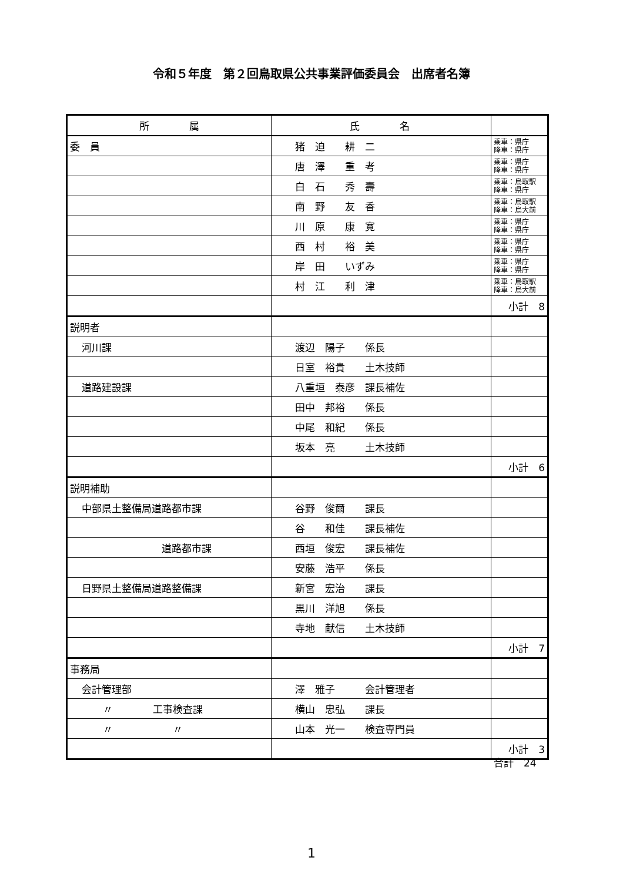令和５年度　第２回鳥取県公共事業評価委員会　出席者名簿
| 所 属 | 氏 名 | |
| --- | --- | --- |
| 委 員 | 猪 迫 耕 二 | 乗車：県庁 降車：県庁 |
| | 唐 澤 重 考 | 乗車：県庁 降車：県庁 |
| | 白 石 秀 壽 | 乗車：鳥取駅 降車：県庁 |
| | 南 野 友 香 | 乗車：鳥取駅 降車：鳥大前 |
| | 川 原 康 寛 | 乗車：県庁 降車：県庁 |
| | 西 村 裕 美 | 乗車：県庁 降車：県庁 |
| | 岸 田 いずみ | 乗車：県庁 降車：県庁 |
| | 村 江 利 津 | 乗車：鳥取駅 降車：鳥大前 |
| | | 小計 8 |
| 説明者 | | |
| 河川課 | 渡辺 陽子 係長 | |
| | 日室 裕貴 土木技師 | |
| 道路建設課 | 八重垣 泰彦 課長補佐 | |
| | 田中 邦裕 係長 | |
| | 中尾 和紀 係長 | |
| | 坂本 亮 土木技師 | |
| | | 小計 6 |
| 説明補助 | | |
| 中部県土整備局道路都市課 | 谷野 俊爾 課長 | |
| | 谷 和佳 課長補佐 | |
| 道路都市課 | 西垣 俊宏 課長補佐 | |
| | 安藤 浩平 係長 | |
| 日野県土整備局道路整備課 | 新宮 宏治 課長 | |
| | 黒川 洋旭 係長 | |
| | 寺地 献信 土木技師 | |
| | | 小計 7 |
| 事務局 | | |
| 会計管理部 | 澤 雅子 会計管理者 | |
| 〃 工事検査課 | 横山 忠弘 課長 | |
| 〃 〃 | 山本 光一 検査専門員 | |
| | | 小計 3 |
合計　24
1